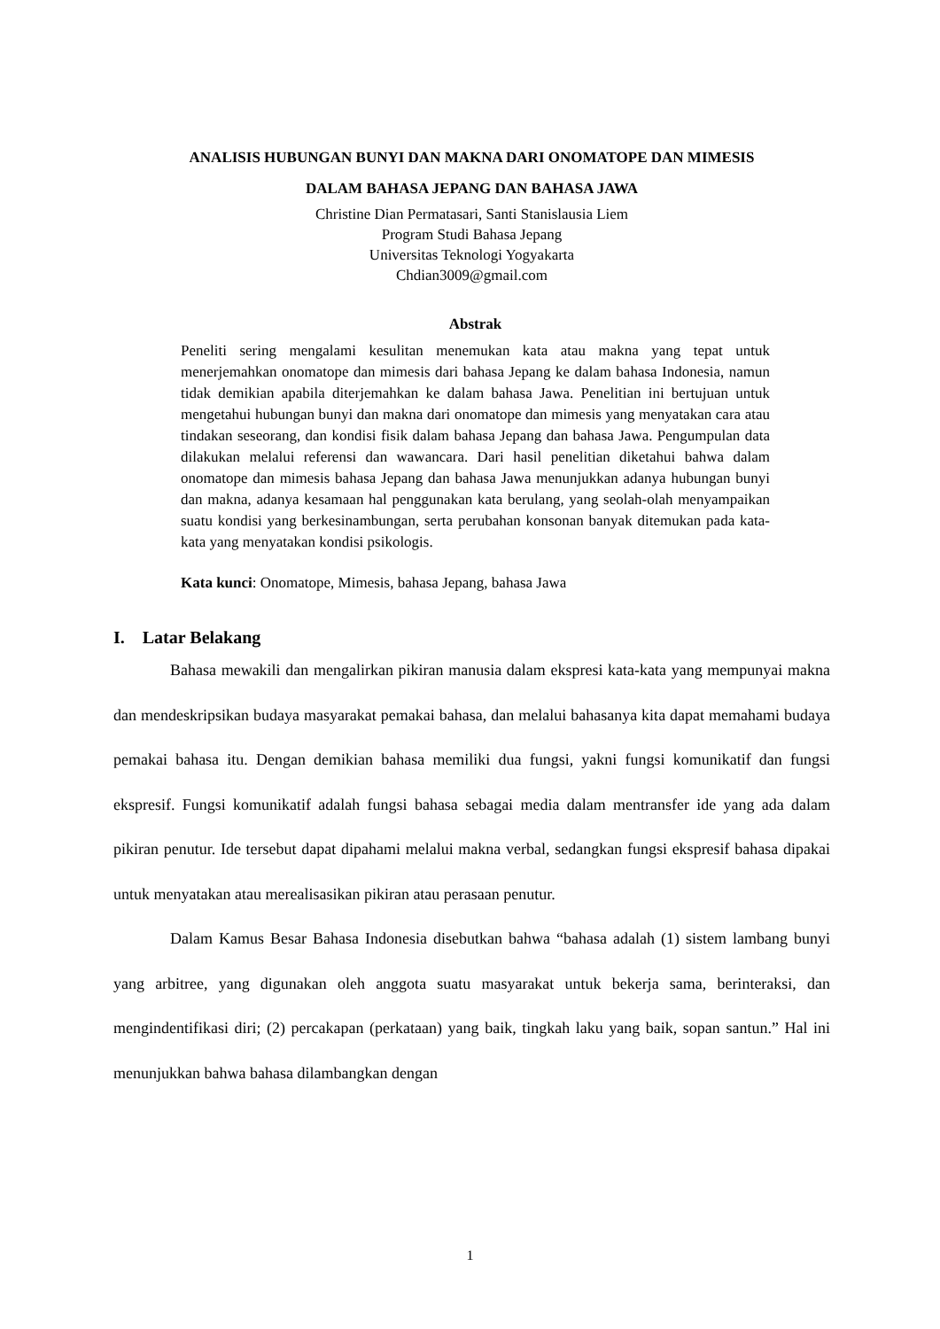ANALISIS HUBUNGAN BUNYI DAN MAKNA DARI ONOMATOPE DAN MIMESIS
DALAM BAHASA JEPANG DAN BAHASA JAWA
Christine Dian Permatasari, Santi Stanislausia Liem
Program Studi Bahasa Jepang
Universitas Teknologi Yogyakarta
Chdian3009@gmail.com
Abstrak
Peneliti sering mengalami kesulitan menemukan kata atau makna yang tepat untuk menerjemahkan onomatope dan mimesis dari bahasa Jepang ke dalam bahasa Indonesia, namun tidak demikian apabila diterjemahkan ke dalam bahasa Jawa. Penelitian ini bertujuan untuk mengetahui hubungan bunyi dan makna dari onomatope dan mimesis yang menyatakan cara atau tindakan seseorang, dan kondisi fisik dalam bahasa Jepang dan bahasa Jawa. Pengumpulan data dilakukan melalui referensi dan wawancara. Dari hasil penelitian diketahui bahwa dalam onomatope dan mimesis bahasa Jepang dan bahasa Jawa menunjukkan adanya hubungan bunyi dan makna, adanya kesamaan hal penggunakan kata berulang, yang seolah-olah menyampaikan suatu kondisi yang berkesinambungan, serta perubahan konsonan banyak ditemukan pada kata-kata yang menyatakan kondisi psikologis.
Kata kunci: Onomatope, Mimesis, bahasa Jepang, bahasa Jawa
I. Latar Belakang
Bahasa mewakili dan mengalirkan pikiran manusia dalam ekspresi kata-kata yang mempunyai makna dan mendeskripsikan budaya masyarakat pemakai bahasa, dan melalui bahasanya kita dapat memahami budaya pemakai bahasa itu. Dengan demikian bahasa memiliki dua fungsi, yakni fungsi komunikatif dan fungsi ekspresif. Fungsi komunikatif adalah fungsi bahasa sebagai media dalam mentransfer ide yang ada dalam pikiran penutur. Ide tersebut dapat dipahami melalui makna verbal, sedangkan fungsi ekspresif bahasa dipakai untuk menyatakan atau merealisasikan pikiran atau perasaan penutur.
Dalam Kamus Besar Bahasa Indonesia disebutkan bahwa “bahasa adalah (1) sistem lambang bunyi yang arbitree, yang digunakan oleh anggota suatu masyarakat untuk bekerja sama, berinteraksi, dan mengindentifikasi diri; (2) percakapan (perkataan) yang baik, tingkah laku yang baik, sopan santun.” Hal ini menunjukkan bahwa bahasa dilambangkan dengan
1